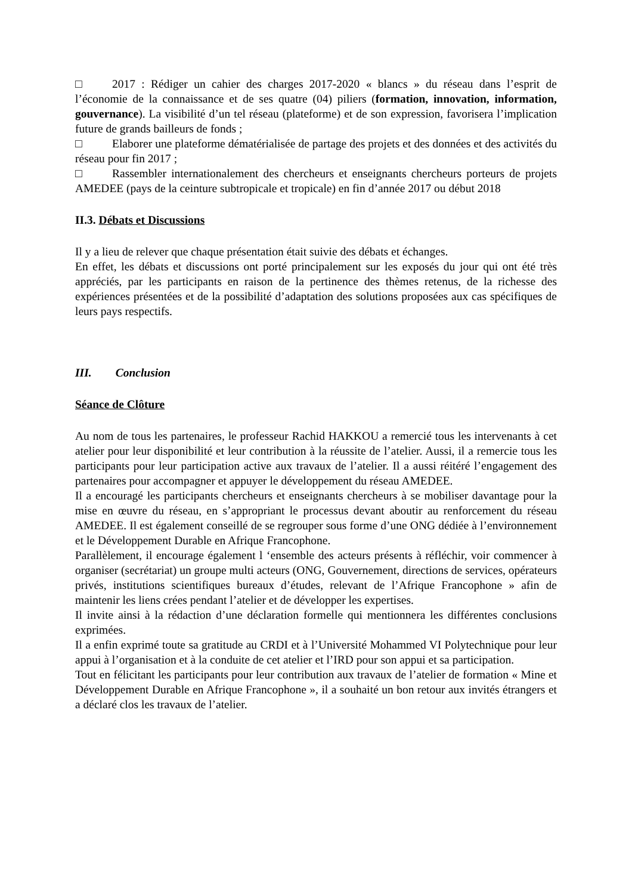□ 2017 : Rédiger un cahier des charges 2017-2020 « blancs » du réseau dans l’esprit de l’économie de la connaissance et de ses quatre (04) piliers (formation, innovation, information, gouvernance). La visibilité d’un tel réseau (plateforme) et de son expression, favorisera l’implication future de grands bailleurs de fonds ;
□ Elaborer une plateforme dématérialisée de partage des projets et des données et des activités du réseau pour fin 2017 ;
□ Rassembler internationalement des chercheurs et enseignants chercheurs porteurs de projets AMEDEE (pays de la ceinture subtropicale et tropicale) en fin d’année 2017 ou début 2018
II.3. Débats et Discussions
Il y a lieu de relever que chaque présentation était suivie des débats et échanges.
En effet, les débats et discussions ont porté principalement sur les exposés du jour qui ont été très appréciés, par les participants en raison de la pertinence des thèmes retenus, de la richesse des expériences présentées et de la possibilité d’adaptation des solutions proposées aux cas spécifiques de leurs pays respectifs.
III. Conclusion
Séance de Clôture
Au nom de tous les partenaires, le professeur Rachid HAKKOU a remercié tous les intervenants à cet atelier pour leur disponibilité et leur contribution à la réussite de l’atelier. Aussi, il a remercie tous les participants pour leur participation active aux travaux de l’atelier. Il a aussi réitéré l’engagement des partenaires pour accompagner et appuyer le développement du réseau AMEDEE.
Il a encouragé les participants chercheurs et enseignants chercheurs à se mobiliser davantage pour la mise en œuvre du réseau, en s’appropriant le processus devant aboutir au renforcement du réseau AMEDEE. Il est également conseillé de se regrouper sous forme d’une ONG dédiée à l’environnement et le Développement Durable en Afrique Francophone.
Parallèlement, il encourage également l ‘ensemble des acteurs présents à réfléchir, voir commencer à organiser (secrétariat) un groupe multi acteurs (ONG, Gouvernement, directions de services, opérateurs privés, institutions scientifiques bureaux d’études, relevant de l’Afrique Francophone » afin de maintenir les liens crées pendant l’atelier et de développer les expertises.
Il invite ainsi à la rédaction d’une déclaration formelle qui mentionnera les différentes conclusions exprimées.
Il a enfin exprimé toute sa gratitude au CRDI et à l’Université Mohammed VI Polytechnique pour leur appui à l’organisation et à la conduite de cet atelier et l’IRD pour son appui et sa participation.
Tout en félicitant les participants pour leur contribution aux travaux de l’atelier de formation « Mine et Développement Durable en Afrique Francophone », il a souhaité un bon retour aux invités étrangers et a déclaré clos les travaux de l’atelier.